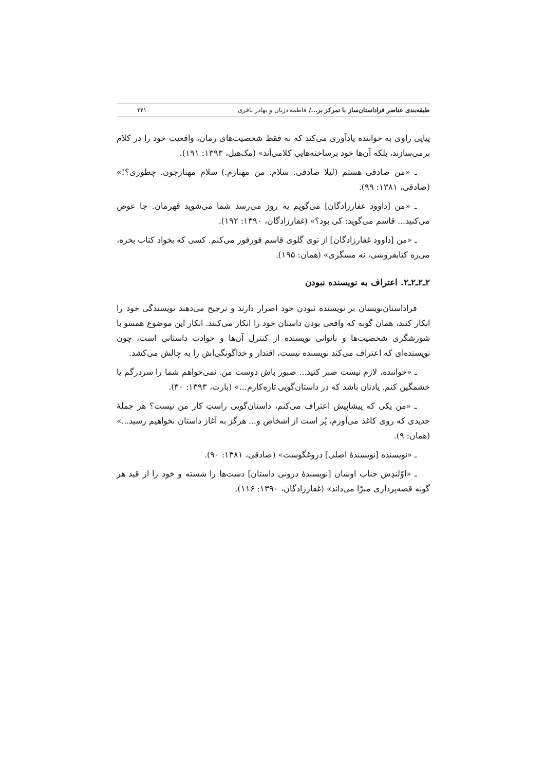طبقه‌بندی عناصر فراداستان‌ساز با تمرکز بر.../ فاطمه دژبان و بهادر باقری ۲۴۱
پیاپی راوی به خواننده یادآوری می‌کند که نه فقط شخصیت‌های رمان، واقعیت خود را در کلام برمی‌سازند، بلکه آن‌ها خود برساخته‌هایی کلامی‌اَند» (مک‌هیل، ۱۳۹۳: ۱۹۱).
ـ «من صادقی هستم (لیلا صادقی. سلام. من مهنازم.) سلام مهنازجون. چطوری؟!» (صادقی، ۱۳۸۱: ۹۹).
ـ «من [داوود غفارزادگان] می‌گویم یه روز می‌رسد شما می‌شوید قهرمان. جا عوض می‌کنید... قاسم می‌گوید: کی بود؟» (غفارزادگان، ۱۳۹۰: ۱۹۲).
ـ «من [داوود غفارزادگان] از توی گلوی قاسم قورقور می‌کنم. کسی که بخواد کتاب بخره، می‌ره کتابفروشی، نه مسگری» (همان: ۱۹۵).
۲ـ۲ـ۲ـ۲. اعتراف به نویسنده نبودن
فراداستان‌نویسان بر نویسنده نبودن خود اصرار دارند و ترجیح می‌دهند نویسندگی خود را انکار کنند، همان گونه که واقعی بودن داستان خود را انکار می‌کنند. انکار این موضوع همسو با شورشگری شخصیت‌ها و ناتوانی نویسنده از کنترل آن‌ها و حوادث داستانی است، چون نویسنده‌ای که اعتراف می‌کند نویسنده نیست، اقتدار و خداگونگی‌اش را به چالش می‌کشد.
ـ «خواننده، لازم نیست صبر کنید... صبور باش دوست من. نمی‌خواهم شما را سردرگم یا خشمگین کنم. یادتان باشد که در داستان‌گویی تازه‌کارم...» (بارت، ۱۳۹۳: ۳۰).
ـ «من یکی که پیشاپیش اعتراف می‌کنم، داستان‌گویی راستِ کار من نیست؟ هر جملهٔ جدیدی که روی کاغذ می‌آورم، پُر است از اشخاص و... هرگز به آغاز داستان نخواهیم رسید...» (همان: ۹).
ـ «نویسنده [نویسندهٔ اصلی] دروغگوست» (صادقی، ۱۳۸۱: ۹۰).
ـ «اوّلندِش جناب اوشان [نویسندهٔ درونی داستان] دست‌ها را شسته و خود را از قید هر گونه قصه‌پردازی مبرّا می‌داند» (غفارزادگان، ۱۳۹۰: ۱۱۶).